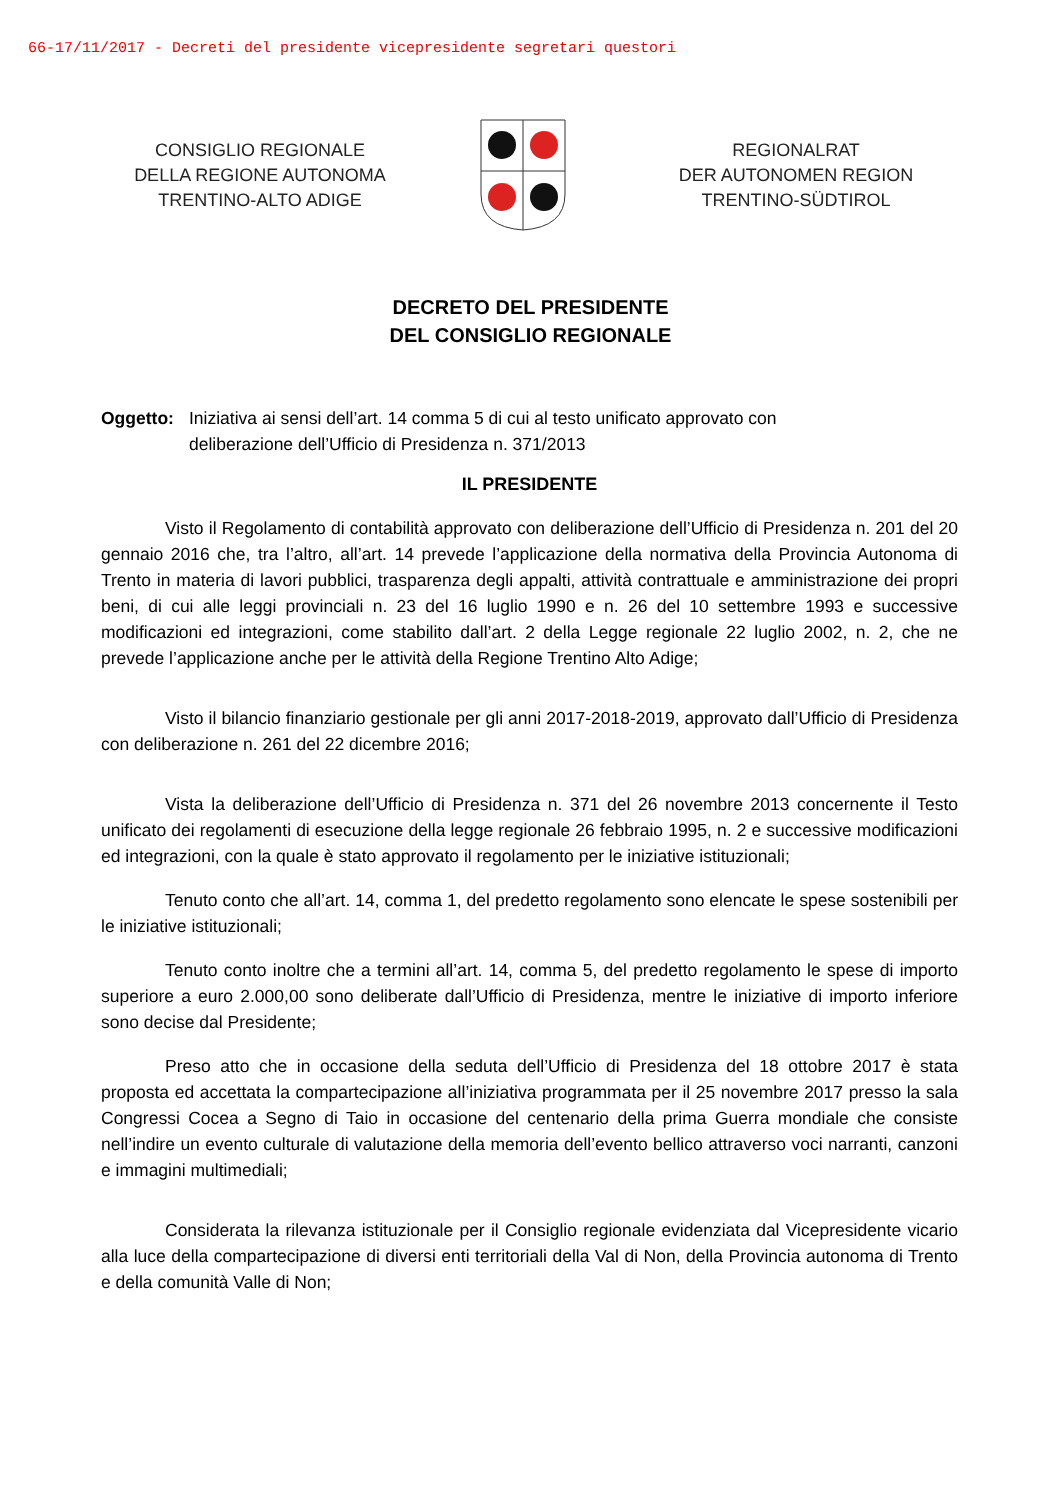66-17/11/2017 - Decreti del presidente vicepresidente segretari questori
CONSIGLIO REGIONALE
DELLA REGIONE AUTONOMA
TRENTINO-ALTO ADIGE
REGIONALRAT
DER AUTONOMEN REGION
TRENTINO-SÜDTIROL
DECRETO DEL PRESIDENTE
DEL CONSIGLIO REGIONALE
Oggetto: Iniziativa ai sensi dell’art. 14 comma 5 di cui al testo unificato approvato con
deliberazione dell’Ufficio di Presidenza n. 371/2013
IL PRESIDENTE
Visto il Regolamento di contabilità approvato con deliberazione dell’Ufficio di Presidenza n. 201 del 20 gennaio 2016 che, tra l’altro, all’art. 14 prevede l’applicazione della normativa della Provincia Autonoma di Trento in materia di lavori pubblici, trasparenza degli appalti, attività contrattuale e amministrazione dei propri beni, di cui alle leggi provinciali n. 23 del 16 luglio 1990 e n. 26 del 10 settembre 1993 e successive modificazioni ed integrazioni, come stabilito dall’art. 2 della Legge regionale 22 luglio 2002, n. 2, che ne prevede l’applicazione anche per le attività della Regione Trentino Alto Adige;
Visto il bilancio finanziario gestionale per gli anni 2017-2018-2019, approvato dall’Ufficio di Presidenza con deliberazione n. 261 del 22 dicembre 2016;
Vista la deliberazione dell’Ufficio di Presidenza n. 371 del 26 novembre 2013 concernente il Testo unificato dei regolamenti di esecuzione della legge regionale 26 febbraio 1995, n. 2 e successive modificazioni ed integrazioni, con la quale è stato approvato il regolamento per le iniziative istituzionali;
Tenuto conto che all’art. 14, comma 1, del predetto regolamento sono elencate le spese sostenibili per le iniziative istituzionali;
Tenuto conto inoltre che a termini all’art. 14, comma 5, del predetto regolamento le spese di importo superiore a euro 2.000,00 sono deliberate dall’Ufficio di Presidenza, mentre le iniziative di importo inferiore sono decise dal Presidente;
Preso atto che in occasione della seduta dell’Ufficio di Presidenza del 18 ottobre 2017 è stata proposta ed accettata la compartecipazione all’iniziativa programmata per il 25 novembre 2017 presso la sala Congressi Cocea a Segno di Taio in occasione del centenario della prima Guerra mondiale che consiste nell’indire un evento culturale di valutazione della memoria dell’evento bellico attraverso voci narranti, canzoni e immagini multimediali;
Considerata la rilevanza istituzionale per il Consiglio regionale evidenziata dal Vicepresidente vicario alla luce della compartecipazione di diversi enti territoriali della Val di Non, della Provincia autonoma di Trento e della comunità Valle di Non;